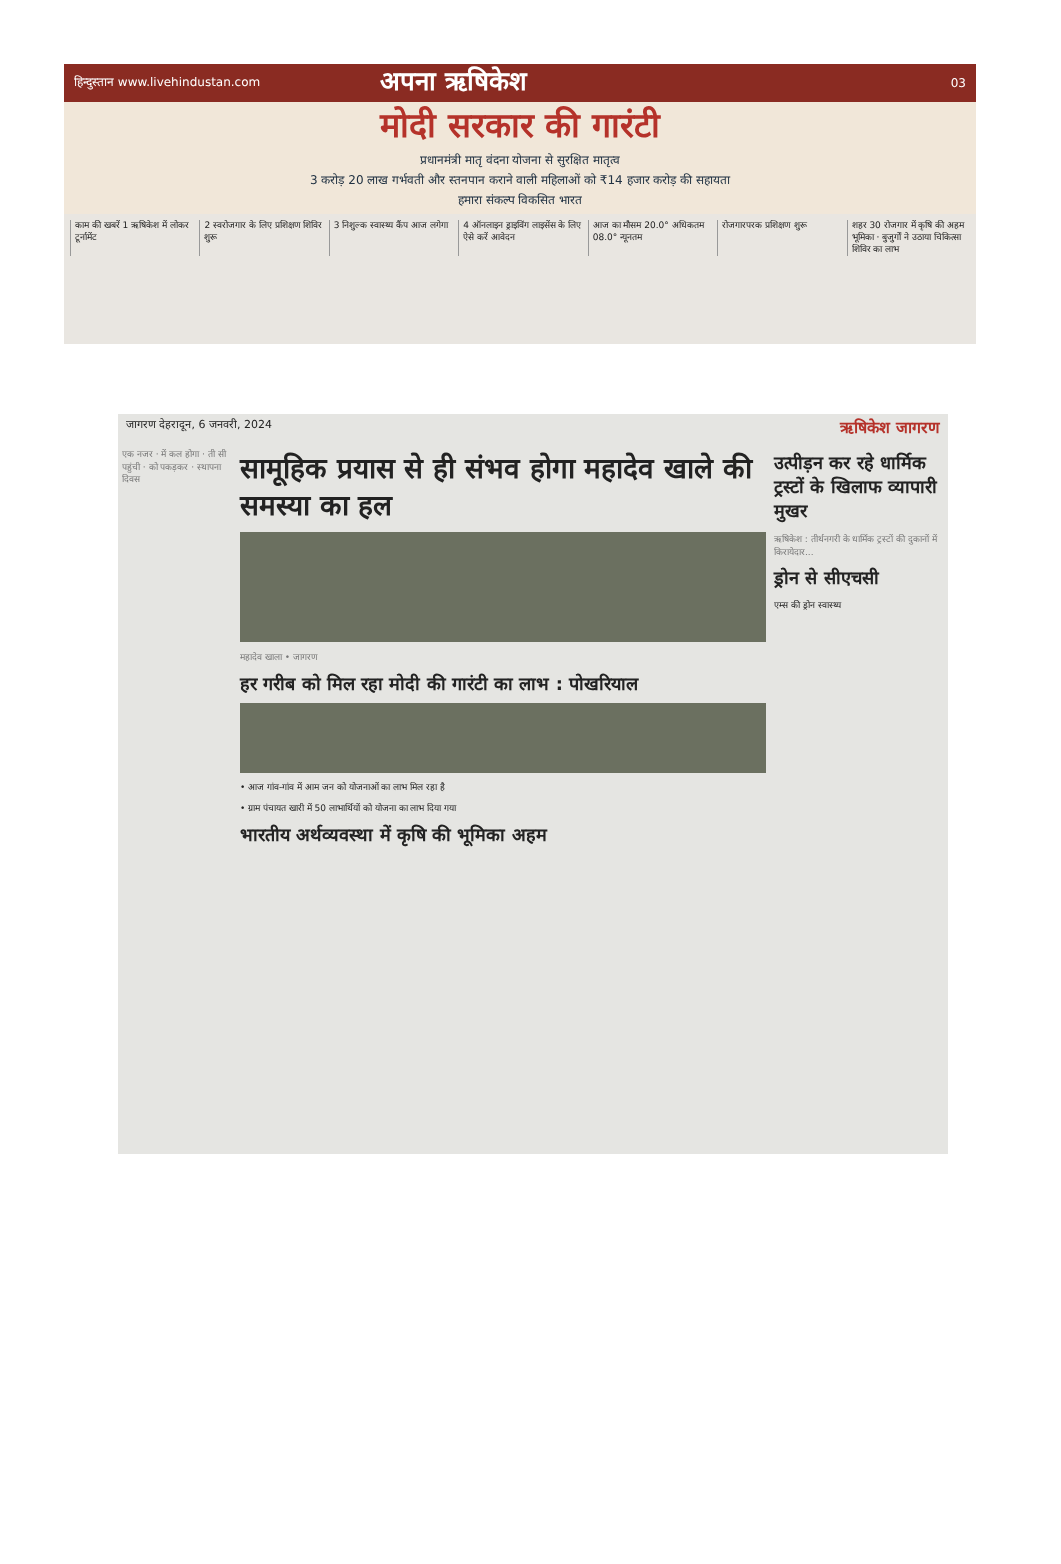हिन्दुस्तान www.livehindustan.com अपना ऋषिकेश 03
मोदी सरकार की गारंटी
प्रधानमंत्री मातृ वंदना योजना से सुरक्षित मातृत्व
3 करोड़ 20 लाख गर्भवती और स्तनपान कराने वाली महिलाओं को ₹14 हजार करोड़ की सहायता
हमारा संकल्प विकसित भारत
काम की खबरें 1 ऋषिकेश में लोकर टूर्नामेंट
2 स्वरोजगार के लिए प्रशिक्षण शिविर शुरू
3 निशुल्क स्वास्थ्य कैंप आज लगेगा
4 ऑनलाइन ड्राइविंग लाइसेंस के लिए ऐसे करें आवेदन
आज का मौसम 20.0° अधिकतम 08.0° न्यूनतम
रोजगारपरक प्रशिक्षण शुरू शहर 30 रोजगार में कृषि की अहम भूमिका · बुजुर्गों ने उठाया चिकित्सा शिविर का लाभ
जागरण देहरादून, 6 जनवरी, 2024 ऋषिकेश जागरण
एक नजर · में कल होगा · ती सी पहुंची · को पकड़कर · स्थापना दिवस
सामूहिक प्रयास से ही संभव होगा महादेव खाले की समस्या का हल
महादेव खाला • जागरण
हर गरीब को मिल रहा मोदी की गारंटी का लाभ : पोखरियाल
• आज गांव-गांव में आम जन को योजनाओं का लाभ मिल रहा है
• ग्राम पंचायत खारी में 50 लाभार्थियों को योजना का लाभ दिया गया
भारतीय अर्थव्यवस्था में कृषि की भूमिका अहम
उत्पीड़न कर रहे धार्मिक ट्रस्टों के खिलाफ व्यापारी मुखर
ऋषिकेश : तीर्थनगरी के धार्मिक ट्रस्टों की दुकानों में किरायेदार...
ड्रोन से सीएचसी
एम्स की ड्रोन स्वास्थ्य